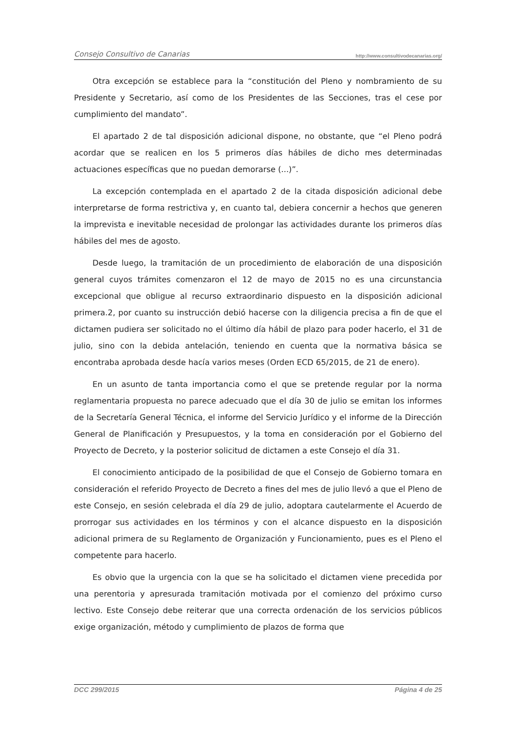Consejo Consultivo de Canarias http://www.consultivodecanarias.org/
Otra excepción se establece para la “constitución del Pleno y nombramiento de su Presidente y Secretario, así como de los Presidentes de las Secciones, tras el cese por cumplimiento del mandato”.
El apartado 2 de tal disposición adicional dispone, no obstante, que “el Pleno podrá acordar que se realicen en los 5 primeros días hábiles de dicho mes determinadas actuaciones específicas que no puedan demorarse (...)”.
La excepción contemplada en el apartado 2 de la citada disposición adicional debe interpretarse de forma restrictiva y, en cuanto tal, debiera concernir a hechos que generen la imprevista e inevitable necesidad de prolongar las actividades durante los primeros días hábiles del mes de agosto.
Desde luego, la tramitación de un procedimiento de elaboración de una disposición general cuyos trámites comenzaron el 12 de mayo de 2015 no es una circunstancia excepcional que obligue al recurso extraordinario dispuesto en la disposición adicional primera.2, por cuanto su instrucción debió hacerse con la diligencia precisa a fin de que el dictamen pudiera ser solicitado no el último día hábil de plazo para poder hacerlo, el 31 de julio, sino con la debida antelación, teniendo en cuenta que la normativa básica se encontraba aprobada desde hacía varios meses (Orden ECD 65/2015, de 21 de enero).
En un asunto de tanta importancia como el que se pretende regular por la norma reglamentaria propuesta no parece adecuado que el día 30 de julio se emitan los informes de la Secretaría General Técnica, el informe del Servicio Jurídico y el informe de la Dirección General de Planificación y Presupuestos, y la toma en consideración por el Gobierno del Proyecto de Decreto, y la posterior solicitud de dictamen a este Consejo el día 31.
El conocimiento anticipado de la posibilidad de que el Consejo de Gobierno tomara en consideración el referido Proyecto de Decreto a fines del mes de julio llevó a que el Pleno de este Consejo, en sesión celebrada el día 29 de julio, adoptara cautelarmente el Acuerdo de prorrogar sus actividades en los términos y con el alcance dispuesto en la disposición adicional primera de su Reglamento de Organización y Funcionamiento, pues es el Pleno el competente para hacerlo.
Es obvio que la urgencia con la que se ha solicitado el dictamen viene precedida por una perentoria y apresurada tramitación motivada por el comienzo del próximo curso lectivo. Este Consejo debe reiterar que una correcta ordenación de los servicios públicos exige organización, método y cumplimiento de plazos de forma que
DCC 299/2015 Página 4 de 25